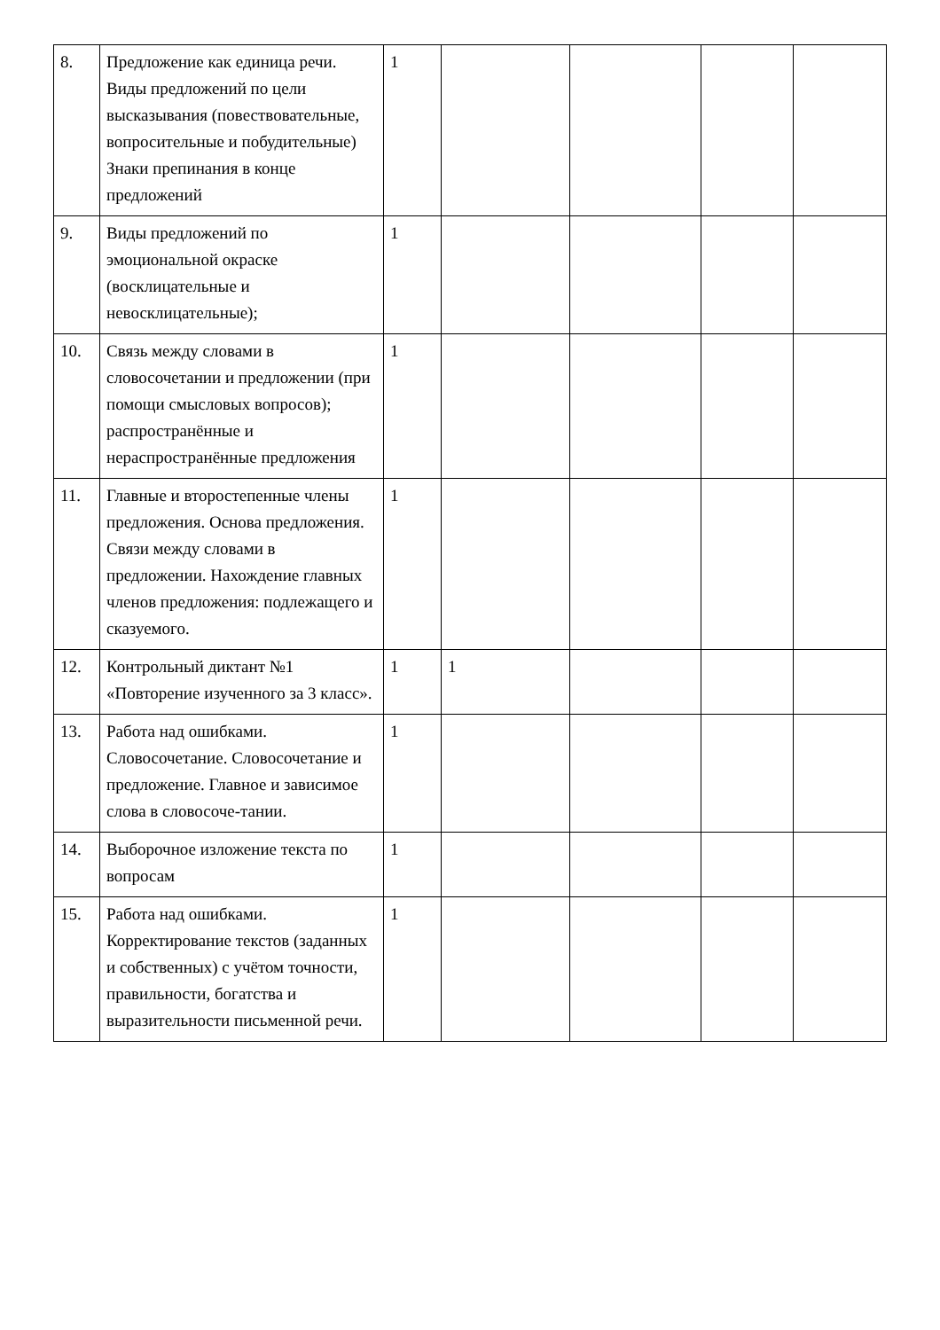| 8. | Предложение как единица речи. Виды предложений по цели высказывания (повествовательные, вопросительные и побудительные) Знаки препинания в конце предложений | 1 | | | | |
| 9. | Виды предложений по эмоциональной окраске (восклицательные и невосклицательные); | 1 | | | | |
| 10. | Связь между словами в словосочетании и предложении (при помощи смысловых вопросов); распространённые и нераспространённые предложения | 1 | | | | |
| 11. | Главные и второстепенные члены предложения. Основа предложения. Связи между словами в предложении. Нахождение главных членов предложения: подлежащего и сказуемого. | 1 | | | | |
| 12. | Контрольный диктант №1 «Повторение изученного за 3 класс». | 1 | 1 | | | |
| 13. | Работа над ошибками. Словосочетание. Словосочетание и предложение. Главное и зависимое слова в словосоче-тании. | 1 | | | | |
| 14. | Выборочное изложение текста по вопросам | 1 | | | | |
| 15. | Работа над ошибками. Корректирование текстов (заданных и собственных) с учётом точности, правильности, богатства и выразительности письменной речи. | 1 | | | | |